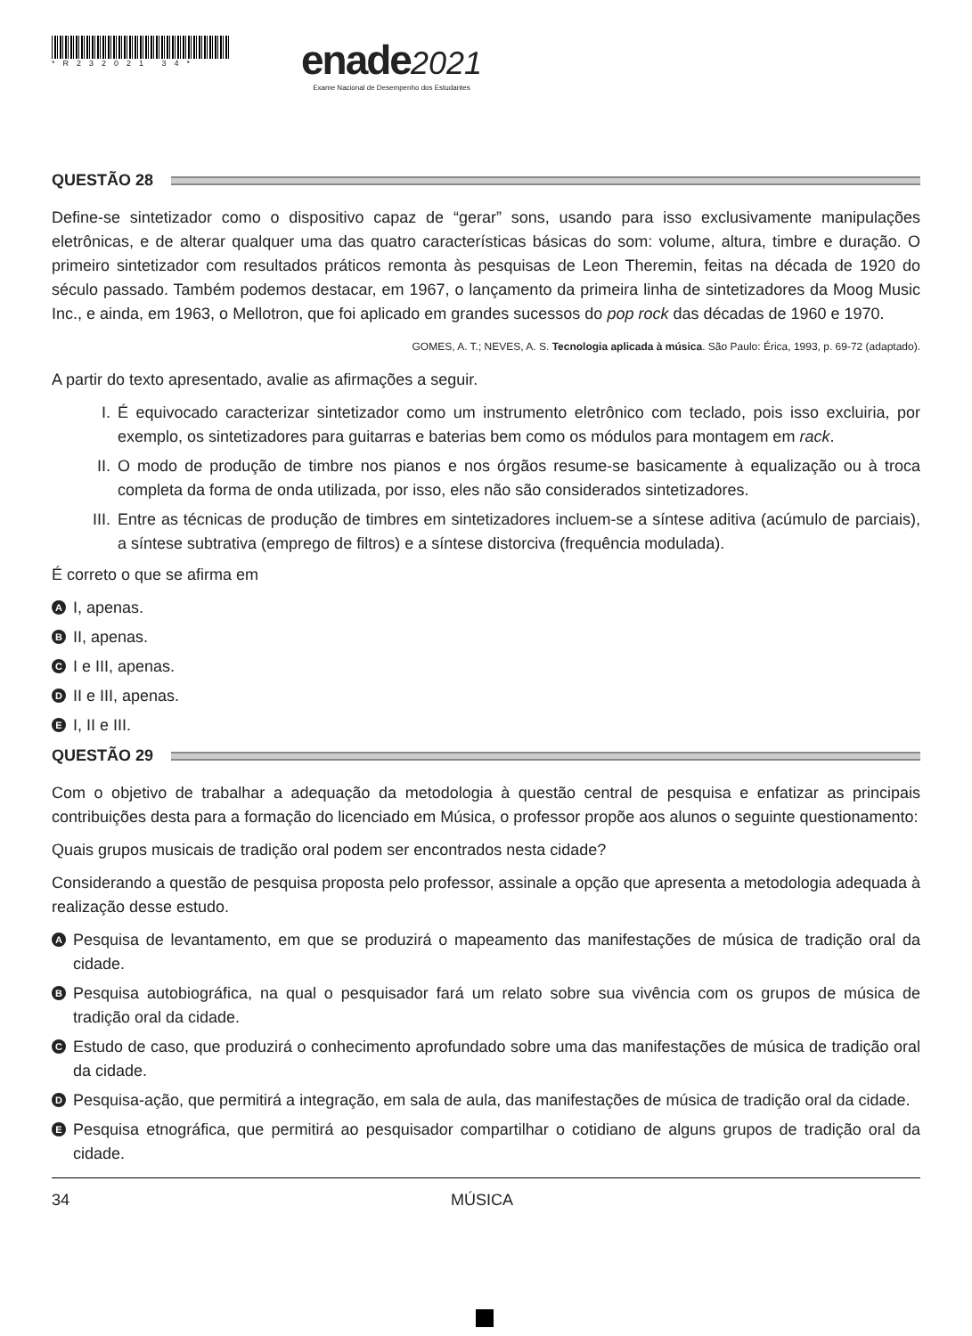*R232021 34*
enade 2021
Exame Nacional de Desempenho dos Estudantes
QUESTÃO 28
Define-se sintetizador como o dispositivo capaz de “gerar” sons, usando para isso exclusivamente manipulações eletrônicas, e de alterar qualquer uma das quatro características básicas do som: volume, altura, timbre e duração. O primeiro sintetizador com resultados práticos remonta às pesquisas de Leon Theremin, feitas na década de 1920 do século passado. Também podemos destacar, em 1967, o lançamento da primeira linha de sintetizadores da Moog Music Inc., e ainda, em 1963, o Mellotron, que foi aplicado em grandes sucessos do pop rock das décadas de 1960 e 1970.
GOMES, A. T.; NEVES, A. S. Tecnologia aplicada à música. São Paulo: Érica, 1993, p. 69-72 (adaptado).
A partir do texto apresentado, avalie as afirmações a seguir.
I. É equivocado caracterizar sintetizador como um instrumento eletrônico com teclado, pois isso excluiria, por exemplo, os sintetizadores para guitarras e baterias bem como os módulos para montagem em rack.
II. O modo de produção de timbre nos pianos e nos órgãos resume-se basicamente à equalização ou à troca completa da forma de onda utilizada, por isso, eles não são considerados sintetizadores.
III. Entre as técnicas de produção de timbres em sintetizadores incluem-se a síntese aditiva (acúmulo de parciais), a síntese subtrativa (emprego de filtros) e a síntese distorciva (frequência modulada).
É correto o que se afirma em
A I, apenas.
B II, apenas.
C I e III, apenas.
D II e III, apenas.
E I, II e III.
QUESTÃO 29
Com o objetivo de trabalhar a adequação da metodologia à questão central de pesquisa e enfatizar as principais contribuições desta para a formação do licenciado em Música, o professor propõe aos alunos o seguinte questionamento:
Quais grupos musicais de tradição oral podem ser encontrados nesta cidade?
Considerando a questão de pesquisa proposta pelo professor, assinale a opção que apresenta a metodologia adequada à realização desse estudo.
A Pesquisa de levantamento, em que se produzirá o mapeamento das manifestações de música de tradição oral da cidade.
B Pesquisa autobiográfica, na qual o pesquisador fará um relato sobre sua vivência com os grupos de música de tradição oral da cidade.
C Estudo de caso, que produzirá o conhecimento aprofundado sobre uma das manifestações de música de tradição oral da cidade.
D Pesquisa-ação, que permitirá a integração, em sala de aula, das manifestações de música de tradição oral da cidade.
E Pesquisa etnográfica, que permitirá ao pesquisador compartilhar o cotidiano de alguns grupos de tradição oral da cidade.
34 MÚSICA